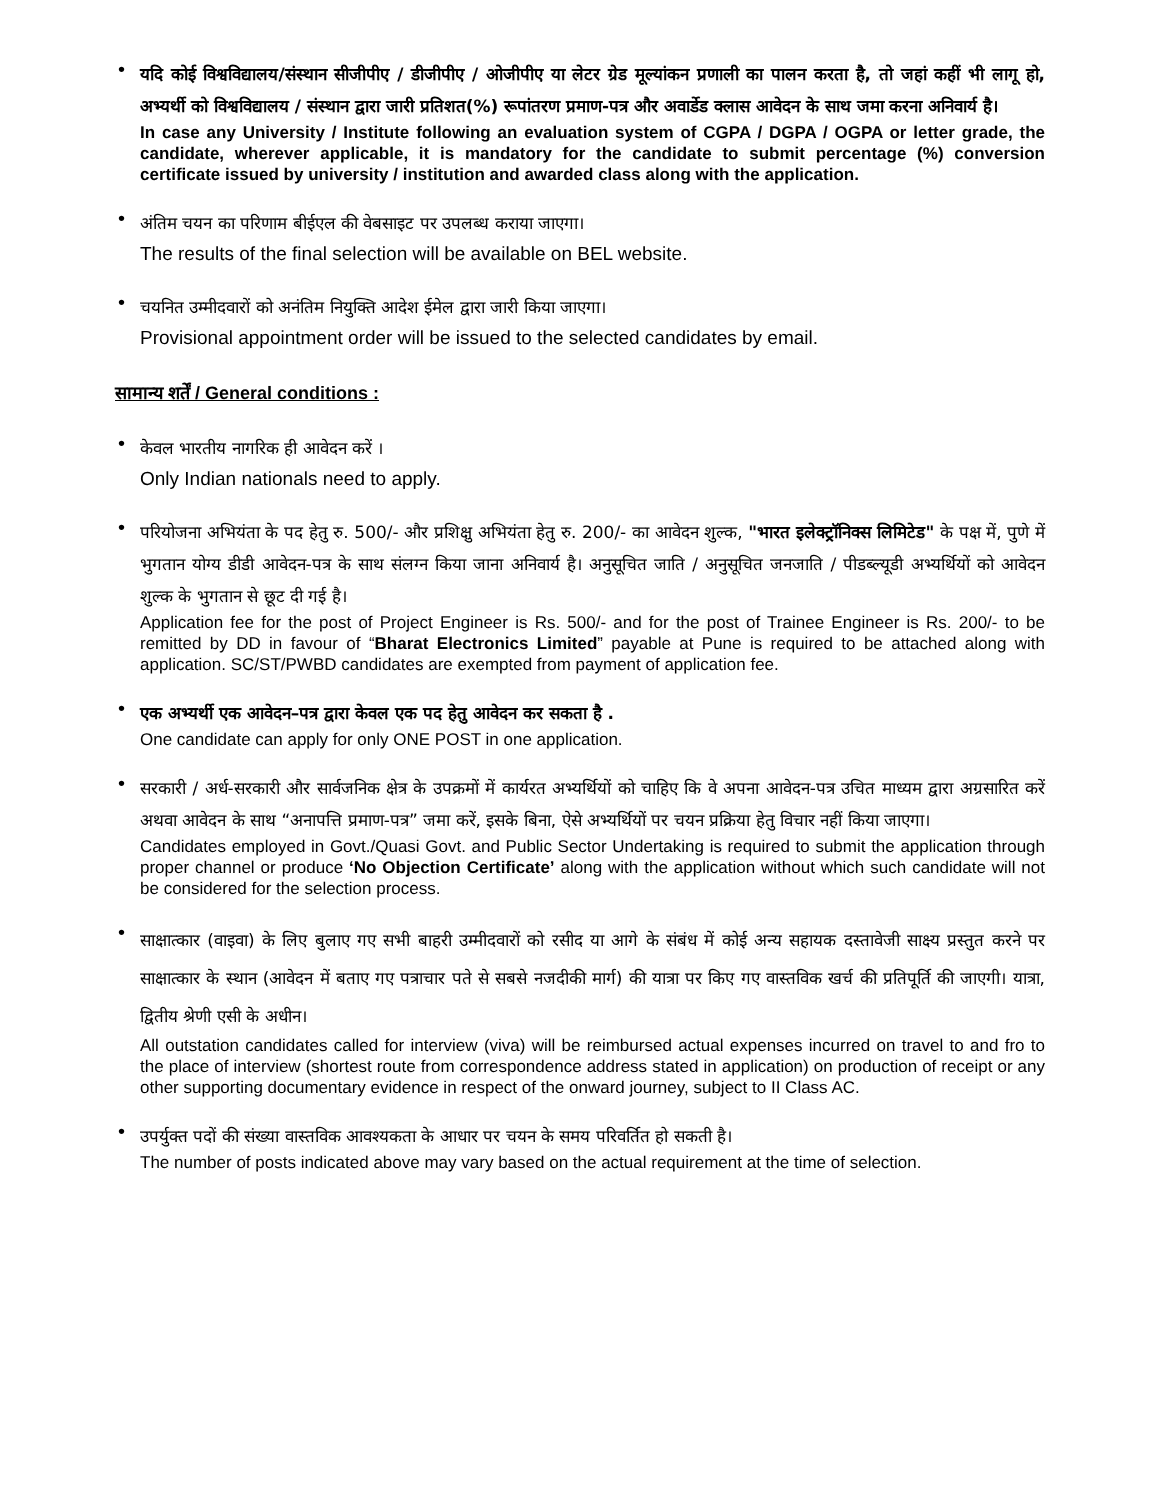•
यदि कोई विश्वविद्यालय/संस्थान सीजीपीए / डीजीपीए / ओजीपीए या लेटर ग्रेड मूल्यांकन प्रणाली का पालन करता है, तो जहां कहीं भी लागू हो, अभ्यर्थी को विश्वविद्यालय / संस्थान द्वारा जारी प्रतिशत(%) रूपांतरण प्रमाण-पत्र और अवार्डेड क्लास आवेदन के साथ जमा करना अनिवार्य है।
In case any University / Institute following an evaluation system of CGPA / DGPA / OGPA or letter grade, the candidate, wherever applicable, it is mandatory for the candidate to submit percentage (%) conversion certificate issued by university / institution and awarded class along with the application.
•
अंतिम चयन का परिणाम बीईएल की वेबसाइट पर उपलब्ध कराया जाएगा।
The results of the final selection will be available on BEL website.
•
चयनित उम्मीदवारों को अनंतिम नियुक्ति आदेश ईमेल द्वारा जारी किया जाएगा।
Provisional appointment order will be issued to the selected candidates by email.
सामान्य शर्तें / General conditions :
•
केवल भारतीय नागरिक ही आवेदन करें ।
Only Indian nationals need to apply.
•
परियोजना अभियंता के पद हेतु रु. 500/- और प्रशिक्षु अभियंता हेतु रु. 200/- का आवेदन शुल्क, "भारत इलेक्ट्रॉनिक्स लिमिटेड" के पक्ष में, पुणे में भुगतान योग्य डीडी आवेदन-पत्र के साथ संलग्न किया जाना अनिवार्य है। अनुसूचित जाति / अनुसूचित जनजाति / पीडब्ल्यूडी अभ्यर्थियों को आवेदन शुल्क के भुगतान से छूट दी गई है।
Application fee for the post of Project Engineer is Rs. 500/- and for the post of Trainee Engineer is Rs. 200/- to be remitted by DD in favour of “Bharat Electronics Limited” payable at Pune is required to be attached along with application. SC/ST/PWBD candidates are exempted from payment of application fee.
•
एक अभ्यर्थी एक आवेदन–पत्र द्वारा केवल एक पद हेतु आवेदन कर सकता है .
One candidate can apply for only ONE POST in one application.
•
सरकारी / अर्ध-सरकारी और सार्वजनिक क्षेत्र के उपक्रमों में कार्यरत अभ्यर्थियों को चाहिए कि वे अपना आवेदन-पत्र उचित माध्यम द्वारा अग्रसारित करें अथवा आवेदन के साथ “अनापत्ति प्रमाण-पत्र” जमा करें, इसके बिना, ऐसे अभ्यर्थियों पर चयन प्रक्रिया हेतु विचार नहीं किया जाएगा।
Candidates employed in Govt./Quasi Govt. and Public Sector Undertaking is required to submit the application through proper channel or produce ‘No Objection Certificate’ along with the application without which such candidate will not be considered for the selection process.
•
साक्षात्कार (वाइवा) के लिए बुलाए गए सभी बाहरी उम्मीदवारों को रसीद या आगे के संबंध में कोई अन्य सहायक दस्तावेजी साक्ष्य प्रस्तुत करने पर साक्षात्कार के स्थान (आवेदन में बताए गए पत्राचार पते से सबसे नजदीकी मार्ग) की यात्रा पर किए गए वास्तविक खर्च की प्रतिपूर्ति की जाएगी। यात्रा, द्वितीय श्रेणी एसी के अधीन।
All outstation candidates called for interview (viva) will be reimbursed actual expenses incurred on travel to and fro to the place of interview (shortest route from correspondence address stated in application) on production of receipt or any other supporting documentary evidence in respect of the onward journey, subject to II Class AC.
•
उपर्युक्त पदों की संख्या वास्तविक आवश्यकता के आधार पर चयन के समय परिवर्तित हो सकती है।
The number of posts indicated above may vary based on the actual requirement at the time of selection.